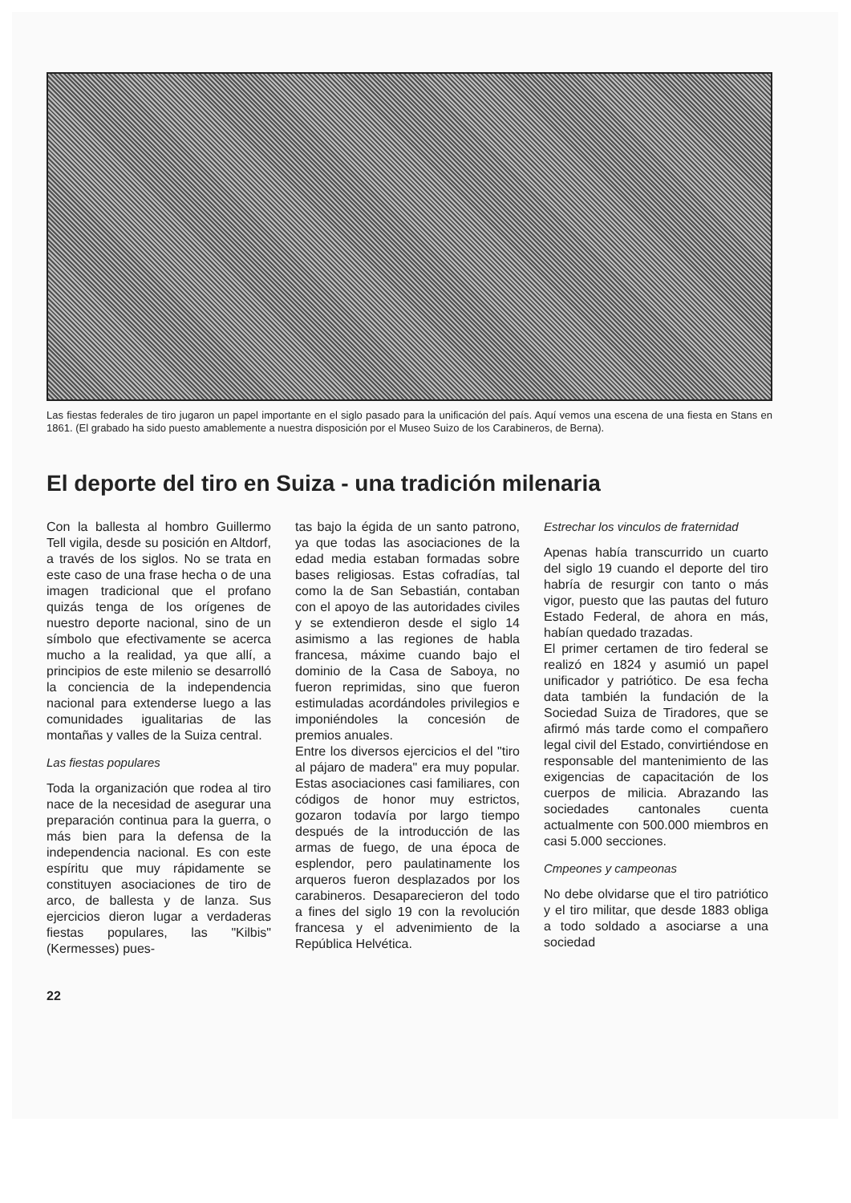Las fiestas federales de tiro jugaron un papel importante en el siglo pasado para la unificación del país. Aquí vemos una escena de una fiesta en Stans en 1861. (El grabado ha sido puesto amablemente a nuestra disposición por el Museo Suizo de los Carabineros, de Berna).
El deporte del tiro en Suiza - una tradición milenaria
Con la ballesta al hombro Guillermo Tell vigila, desde su posición en Altdorf, a través de los siglos. No se trata en este caso de una frase hecha o de una imagen tradicional que el profano quizás tenga de los orígenes de nuestro deporte nacional, sino de un símbolo que efectivamente se acerca mucho a la realidad, ya que allí, a principios de este milenio se desarrolló la conciencia de la independencia nacional para extenderse luego a las comunidades igualitarias de las montañas y valles de la Suiza central.
Las fiestas populares
Toda la organización que rodea al tiro nace de la necesidad de asegurar una preparación continua para la guerra, o más bien para la defensa de la independencia nacional. Es con este espíritu que muy rápidamente se constituyen asociaciones de tiro de arco, de ballesta y de lanza. Sus ejercicios dieron lugar a verdaderas fiestas populares, las "Kilbis" (Kermesses) pues-
tas bajo la égida de un santo patrono, ya que todas las asociaciones de la edad media estaban formadas sobre bases religiosas. Estas cofradías, tal como la de San Sebastián, contaban con el apoyo de las autoridades civiles y se extendieron desde el siglo 14 asimismo a las regiones de habla francesa, máxime cuando bajo el dominio de la Casa de Saboya, no fueron reprimidas, sino que fueron estimuladas acordándoles privilegios e imponiéndoles la concesión de premios anuales.
Entre los diversos ejercicios el del "tiro al pájaro de madera" era muy popular. Estas asociaciones casi familiares, con códigos de honor muy estrictos, gozaron todavía por largo tiempo después de la introducción de las armas de fuego, de una época de esplendor, pero paulatinamente los arqueros fueron desplazados por los carabineros. Desaparecieron del todo a fines del siglo 19 con la revolución francesa y el advenimiento de la República Helvética.
Estrechar los vinculos de fraternidad
Apenas había transcurrido un cuarto del siglo 19 cuando el deporte del tiro habría de resurgir con tanto o más vigor, puesto que las pautas del futuro Estado Federal, de ahora en más, habían quedado trazadas.
El primer certamen de tiro federal se realizó en 1824 y asumió un papel unificador y patriótico. De esa fecha data también la fundación de la Sociedad Suiza de Tiradores, que se afirmó más tarde como el compañero legal civil del Estado, convirtiéndose en responsable del mantenimiento de las exigencias de capacitación de los cuerpos de milicia. Abrazando las sociedades cantonales cuenta actualmente con 500.000 miembros en casi 5.000 secciones.
Cmpeones y campeonas
No debe olvidarse que el tiro patriótico y el tiro militar, que desde 1883 obliga a todo soldado a asociarse a una sociedad
22